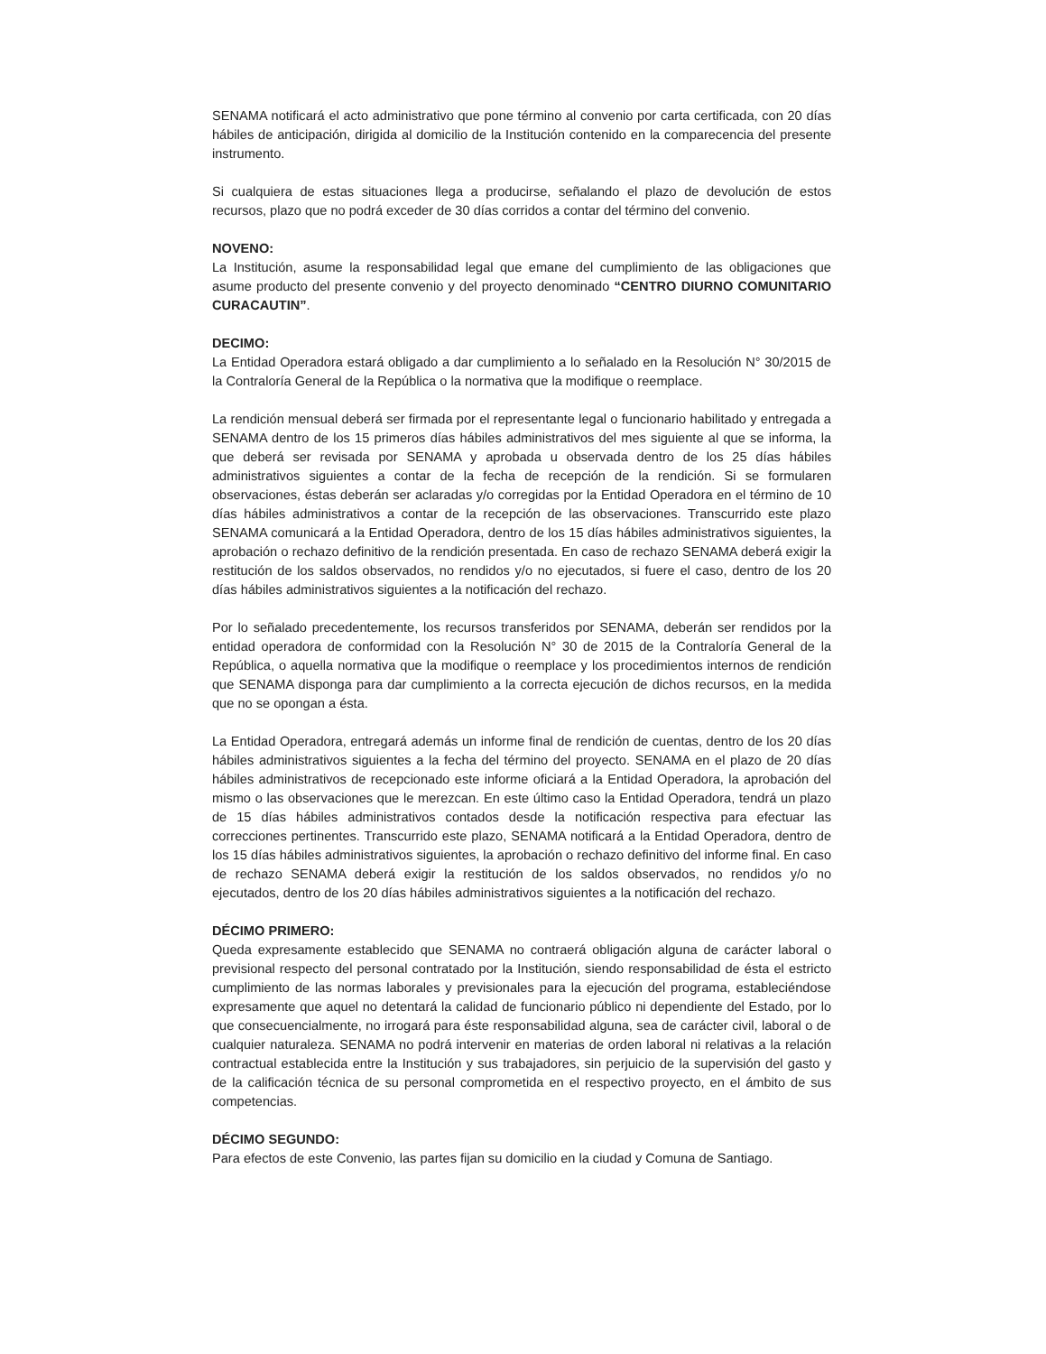SENAMA notificará el acto administrativo que pone término al convenio por carta certificada, con 20 días hábiles de anticipación, dirigida al domicilio de la Institución contenido en la comparecencia del presente instrumento.
Si cualquiera de estas situaciones llega a producirse, señalando el plazo de devolución de estos recursos, plazo que no podrá exceder de 30 días corridos a contar del término del convenio.
NOVENO:
La Institución, asume la responsabilidad legal que emane del cumplimiento de las obligaciones que asume producto del presente convenio y del proyecto denominado “CENTRO DIURNO COMUNITARIO CURACAUTIN”.
DECIMO:
La Entidad Operadora estará obligado a dar cumplimiento a lo señalado en la Resolución N° 30/2015 de la Contraloría General de la República o la normativa que la modifique o reemplace.
La rendición mensual deberá ser firmada por el representante legal o funcionario habilitado y entregada a SENAMA dentro de los 15 primeros días hábiles administrativos del mes siguiente al que se informa, la que deberá ser revisada por SENAMA y aprobada u observada dentro de los 25 días hábiles administrativos siguientes a contar de la fecha de recepción de la rendición. Si se formularen observaciones, éstas deberán ser aclaradas y/o corregidas por la Entidad Operadora en el término de 10 días hábiles administrativos a contar de la recepción de las observaciones. Transcurrido este plazo SENAMA comunicará a la Entidad Operadora, dentro de los 15 días hábiles administrativos siguientes, la aprobación o rechazo definitivo de la rendición presentada. En caso de rechazo SENAMA deberá exigir la restitución de los saldos observados, no rendidos y/o no ejecutados, si fuere el caso, dentro de los 20 días hábiles administrativos siguientes a la notificación del rechazo.
Por lo señalado precedentemente, los recursos transferidos por SENAMA, deberán ser rendidos por la entidad operadora de conformidad con la Resolución N° 30 de 2015 de la Contraloría General de la República, o aquella normativa que la modifique o reemplace y los procedimientos internos de rendición que SENAMA disponga para dar cumplimiento a la correcta ejecución de dichos recursos, en la medida que no se opongan a ésta.
La Entidad Operadora, entregará además un informe final de rendición de cuentas, dentro de los 20 días hábiles administrativos siguientes a la fecha del término del proyecto. SENAMA en el plazo de 20 días hábiles administrativos de recepcionado este informe oficiará a la Entidad Operadora, la aprobación del mismo o las observaciones que le merezcan. En este último caso la Entidad Operadora, tendrá un plazo de 15 días hábiles administrativos contados desde la notificación respectiva para efectuar las correcciones pertinentes. Transcurrido este plazo, SENAMA notificará a la Entidad Operadora, dentro de los 15 días hábiles administrativos siguientes, la aprobación o rechazo definitivo del informe final. En caso de rechazo SENAMA deberá exigir la restitución de los saldos observados, no rendidos y/o no ejecutados, dentro de los 20 días hábiles administrativos siguientes a la notificación del rechazo.
DÉCIMO PRIMERO:
Queda expresamente establecido que SENAMA no contraerá obligación alguna de carácter laboral o previsional respecto del personal contratado por la Institución, siendo responsabilidad de ésta el estricto cumplimiento de las normas laborales y previsionales para la ejecución del programa, estableciéndose expresamente que aquel no detentará la calidad de funcionario público ni dependiente del Estado, por lo que consecuencialmente, no irrogará para éste responsabilidad alguna, sea de carácter civil, laboral o de cualquier naturaleza. SENAMA no podrá intervenir en materias de orden laboral ni relativas a la relación contractual establecida entre la Institución y sus trabajadores, sin perjuicio de la supervisión del gasto y de la calificación técnica de su personal comprometida en el respectivo proyecto, en el ámbito de sus competencias.
DÉCIMO SEGUNDO:
Para efectos de este Convenio, las partes fijan su domicilio en la ciudad y Comuna de Santiago.